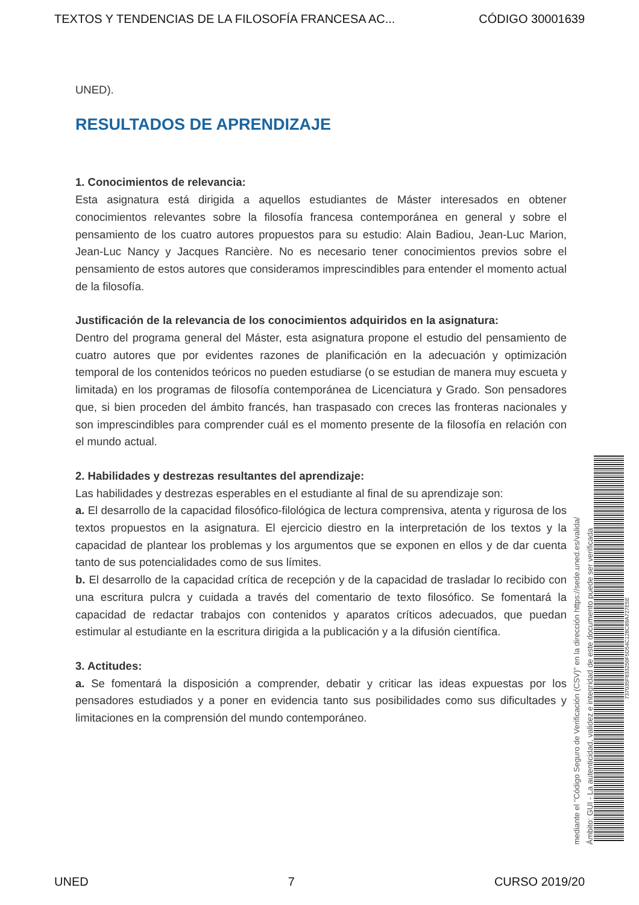TEXTOS Y TENDENCIAS DE LA FILOSOFÍA FRANCESA AC... CÓDIGO 30001639
UNED).
RESULTADOS DE APRENDIZAJE
1. Conocimientos de relevancia:
Esta asignatura está dirigida a aquellos estudiantes de Máster interesados en obtener conocimientos relevantes sobre la filosofía francesa contemporánea en general y sobre el pensamiento de los cuatro autores propuestos para su estudio: Alain Badiou, Jean-Luc Marion, Jean-Luc Nancy y Jacques Rancière. No es necesario tener conocimientos previos sobre el pensamiento de estos autores que consideramos imprescindibles para entender el momento actual de la filosofía.
Justificación de la relevancia de los conocimientos adquiridos en la asignatura:
Dentro del programa general del Máster, esta asignatura propone el estudio del pensamiento de cuatro autores que por evidentes razones de planificación en la adecuación y optimización temporal de los contenidos teóricos no pueden estudiarse (o se estudian de manera muy escueta y limitada) en los programas de filosofía contemporánea de Licenciatura y Grado. Son pensadores que, si bien proceden del ámbito francés, han traspasado con creces las fronteras nacionales y son imprescindibles para comprender cuál es el momento presente de la filosofía en relación con el mundo actual.
2. Habilidades y destrezas resultantes del aprendizaje:
Las habilidades y destrezas esperables en el estudiante al final de su aprendizaje son:
a. El desarrollo de la capacidad filosófico-filológica de lectura comprensiva, atenta y rigurosa de los textos propuestos en la asignatura. El ejercicio diestro en la interpretación de los textos y la capacidad de plantear los problemas y los argumentos que se exponen en ellos y de dar cuenta tanto de sus potencialidades como de sus límites.
b. El desarrollo de la capacidad crítica de recepción y de la capacidad de trasladar lo recibido con una escritura pulcra y cuidada a través del comentario de texto filosófico. Se fomentará la capacidad de redactar trabajos con contenidos y aparatos críticos adecuados, que puedan estimular al estudiante en la escritura dirigida a la publicación y a la difusión científica.
3. Actitudes:
a. Se fomentará la disposición a comprender, debatir y criticar las ideas expuestas por los pensadores estudiados y a poner en evidencia tanto sus posibilidades como sus dificultades y limitaciones en la comprensión del mundo contemporáneo.
mediante el "Código Seguro de Verificación (CSV)" en la dirección https://sede.uned.es/valida/
Ámbito: GUI - La autenticidad, validez e integridad de este documento puede ser verificada
737035F833250F5D54C128C89A727E5E
UNED 7 CURSO 2019/20